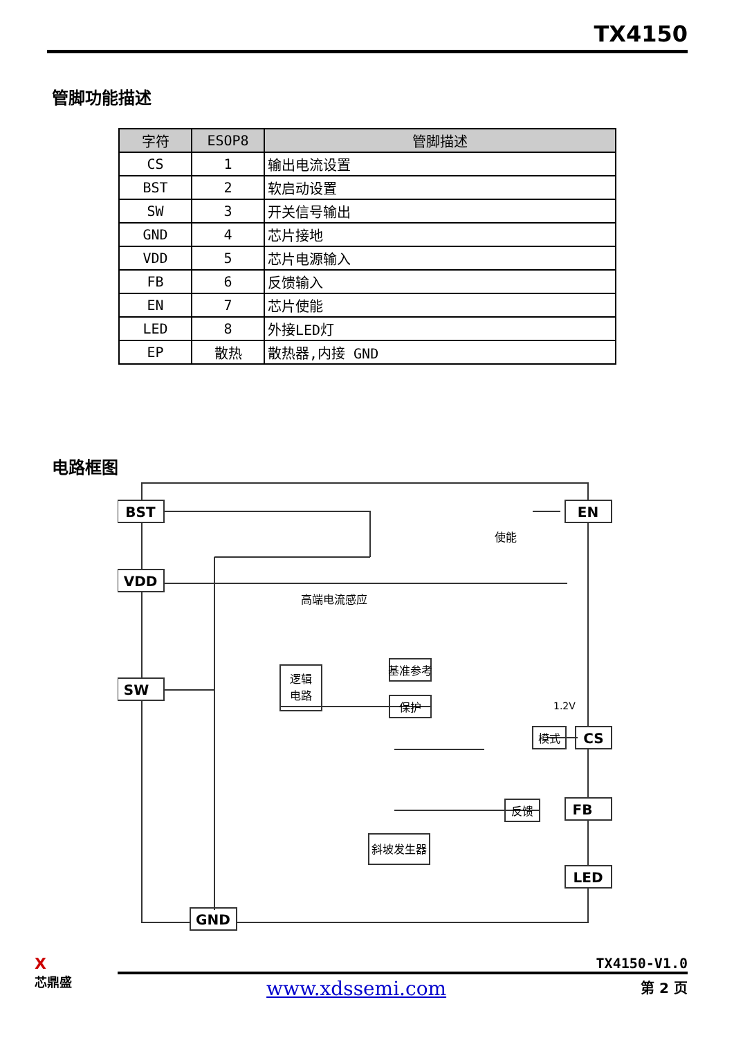TX4150
管脚功能描述
| 字符 | ESOP8 | 管脚描述 |
| --- | --- | --- |
| CS | 1 | 输出电流设置 |
| BST | 2 | 软启动设置 |
| SW | 3 | 开关信号输出 |
| GND | 4 | 芯片接地 |
| VDD | 5 | 芯片电源输入 |
| FB | 6 | 反馈输入 |
| EN | 7 | 芯片使能 |
| LED | 8 | 外接LED灯 |
| EP | 散热 | 散热器,内接 GND |
电路框图
BST
VDD
SW
EN
CS
FB
LED
GND
逻辑
电路
基准参考
保护
模式
反馈
斜坡发生器
高端电流感应
使能
1.2V
X
芯鼎盛
TX4150-V1.0
www.xdssemi.com 第 2 页